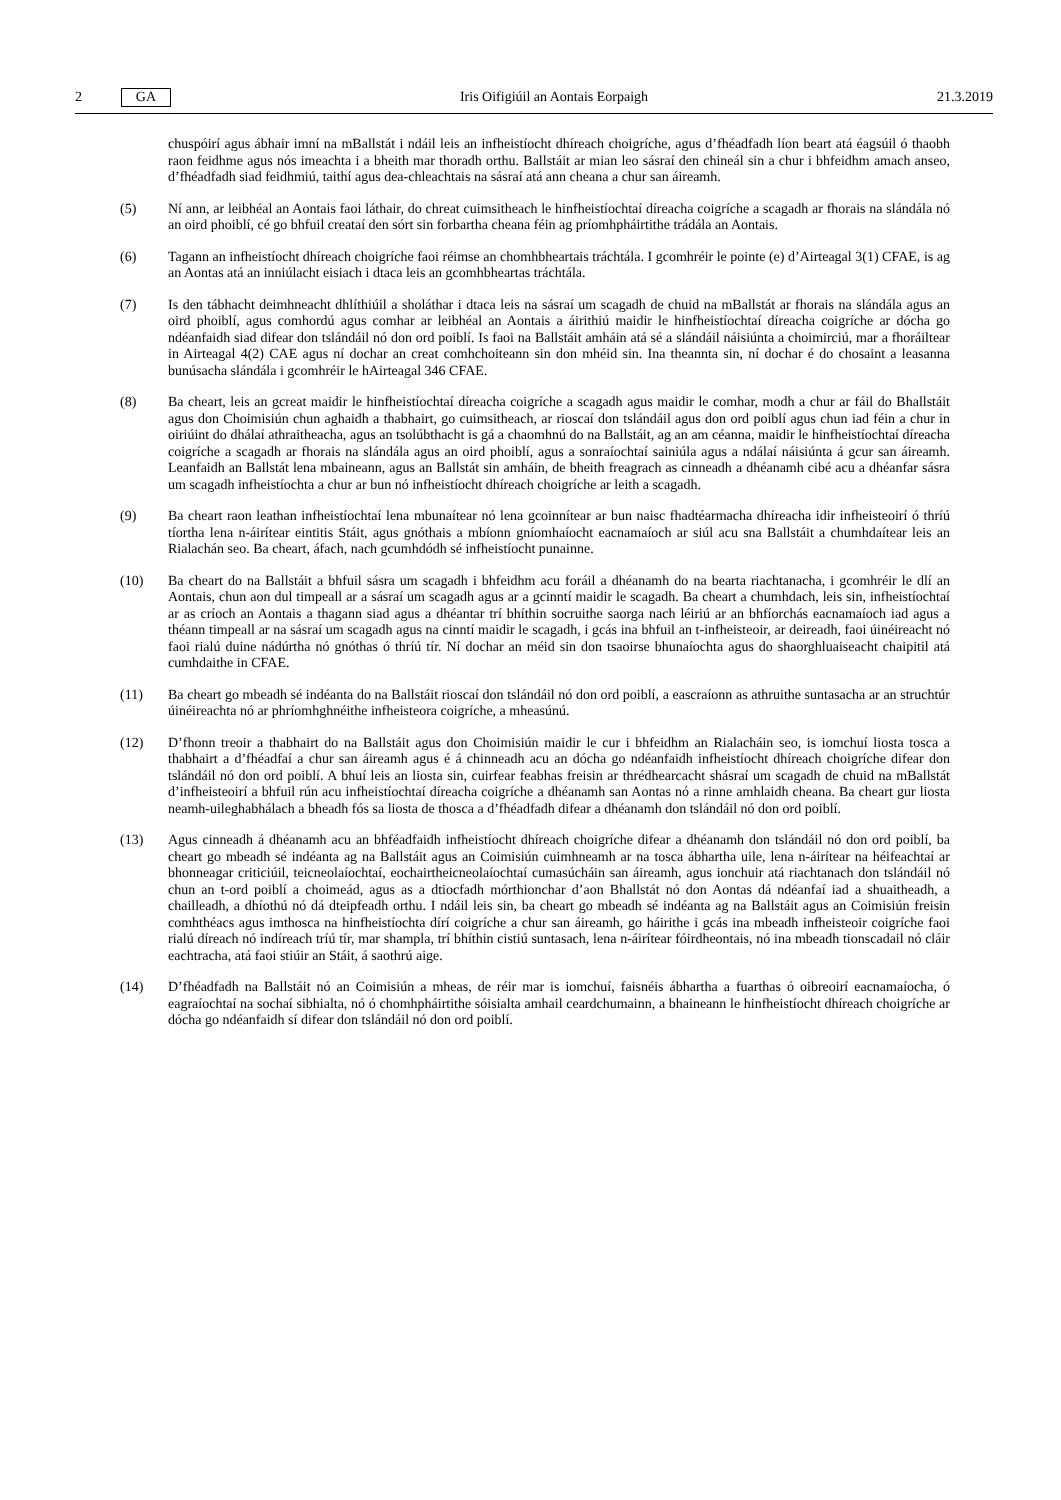2 GA Iris Oifigiúil an Aontais Eorpaigh 21.3.2019
chuspóirí agus ábhair imní na mBallstát i ndáil leis an infheistíocht dhíreach choigríche, agus d’fhéadfadh líon beart atá éagsúil ó thaobh raon feidhme agus nós imeachta i a bheith mar thoradh orthu. Ballstáit ar mian leo sásraí den chineál sin a chur i bhfeidhm amach anseo, d’fhéadfadh siad feidhmiú, taithí agus dea-chleachtais na sásraí atá ann cheana a chur san áireamh.
(5) Ní ann, ar leibhéal an Aontais faoi láthair, do chreat cuimsitheach le hinfheistíochtaí díreacha coigríche a scagadh ar fhorais na slándála nó an oird phoiblí, cé go bhfuil creataí den sórt sin forbartha cheana féin ag príomhpháirtithe trádála an Aontais.
(6) Tagann an infheistíocht dhíreach choigríche faoi réimse an chomhbheartais tráchtála. I gcomhréir le pointe (e) d’Airteagal 3(1) CFAE, is ag an Aontas atá an inniúlacht eisiach i dtaca leis an gcomhbheartas tráchtála.
(7) Is den tábhacht deimhneacht dhlíthiúil a sholáthar i dtaca leis na sásraí um scagadh de chuid na mBallstát ar fhorais na slándála agus an oird phoiblí, agus comhordú agus comhar ar leibhéal an Aontais a áirithiú maidir le hinfheistíochtaí díreacha coigríche ar dócha go ndéanfaidh siad difear don tslándáil nó don ord poiblí. Is faoi na Ballstáit amháin atá sé a slándáil náisiúnta a choimirciú, mar a fhoráiltear in Airteagal 4(2) CAE agus ní dochar an creat comhchoiteann sin don mhéid sin. Ina theannta sin, ní dochar é do chosaint a leasanna bunúsacha slándála i gcomhréir le hAirteagal 346 CFAE.
(8) Ba cheart, leis an gcreat maidir le hinfheistíochtaí díreacha coigríche a scagadh agus maidir le comhar, modh a chur ar fáil do Bhallstáit agus don Choimisiún chun aghaidh a thabhairt, go cuimsitheach, ar rioscaí don tslándáil agus don ord poiblí agus chun iad féin a chur in oiriúint do dhálaí athraitheacha, agus an tsolúbthacht is gá a chaomhnú do na Ballstáit, ag an am céanna, maidir le hinfheistíochtaí díreacha coigríche a scagadh ar fhorais na slándála agus an oird phoiblí, agus a sonraíochtaí sainiúla agus a ndálaí náisiúnta á gcur san áireamh. Leanfaidh an Ballstát lena mbaineann, agus an Ballstát sin amháin, de bheith freagrach as cinneadh a dhéanamh cibé acu a dhéanfar sásra um scagadh infheistíochta a chur ar bun nó infheistíocht dhíreach choigríche ar leith a scagadh.
(9) Ba cheart raon leathan infheistíochtaí lena mbunaítear nó lena gcoinnítear ar bun naisc fhadtéarmacha dhíreacha idir infheisteoirí ó thríú tíortha lena n-áirítear eintitis Stáit, agus gnóthais a mbíonn gníomhaíocht eacnamaíoch ar siúl acu sna Ballstáit a chumhdaítear leis an Rialachán seo. Ba cheart, áfach, nach gcumhdódh sé infheistíocht punainne.
(10) Ba cheart do na Ballstáit a bhfuil sásra um scagadh i bhfeidhm acu foráil a dhéanamh do na bearta riachtanacha, i gcomhréir le dlí an Aontais, chun aon dul timpeall ar a sásraí um scagadh agus ar a gcinntí maidir le scagadh. Ba cheart a chumhdach, leis sin, infheistíochtaí ar as críoch an Aontais a thagann siad agus a dhéantar trí bhíthin socruithe saorga nach léiriú ar an bhfíorchás eacnamaíoch iad agus a théann timpeall ar na sásraí um scagadh agus na cinntí maidir le scagadh, i gcás ina bhfuil an t-infheisteoir, ar deireadh, faoi úinéireacht nó faoi rialú duine nádúrtha nó gnóthas ó thríú tír. Ní dochar an méid sin don tsaoirse bhunaíochta agus do shaorghluaiseacht chaipitil atá cumhdaithe in CFAE.
(11) Ba cheart go mbeadh sé indéanta do na Ballstáit rioscaí don tslándáil nó don ord poiblí, a eascraíonn as athruithe suntasacha ar an struchtúr úinéireachta nó ar phríomhghnéithe infheisteora coigríche, a mheasúnú.
(12) D’fhonn treoir a thabhairt do na Ballstáit agus don Choimisiún maidir le cur i bhfeidhm an Rialacháin seo, is iomchuí liosta tosca a thabhairt a d’fhéadfaí a chur san áireamh agus é á chinneadh acu an dócha go ndéanfaidh infheistíocht dhíreach choigríche difear don tslándáil nó don ord poiblí. A bhuí leis an liosta sin, cuirfear feabhas freisin ar thrédhearcacht shásraí um scagadh de chuid na mBallstát d’infheisteoirí a bhfuil rún acu infheistíochtaí díreacha coigríche a dhéanamh san Aontas nó a rinne amhlaidh cheana. Ba cheart gur liosta neamh-uileghabhálach a bheadh fós sa liosta de thosca a d’fhéadfadh difear a dhéanamh don tslándáil nó don ord poiblí.
(13) Agus cinneadh á dhéanamh acu an bhféadfaidh infheistíocht dhíreach choigríche difear a dhéanamh don tslándáil nó don ord poiblí, ba cheart go mbeadh sé indéanta ag na Ballstáit agus an Coimisiún cuimhneamh ar na tosca ábhartha uile, lena n-áirítear na héifeachtaí ar bhonneagar criticiúil, teicneolaíochtaí, eochairtheicneolaíochtaí cumasúcháin san áireamh, agus ionchuir atá riachtanach don tslándáil nó chun an t-ord poiblí a choimeád, agus as a dtiocfadh mórthionchar d’aon Bhallstát nó don Aontas dá ndéanfaí iad a shuaitheadh, a chailleadh, a dhíothú nó dá dteipfeadh orthu. I ndáil leis sin, ba cheart go mbeadh sé indéanta ag na Ballstáit agus an Coimisiún freisin comhthéacs agus imthosca na hinfheistíochta dírí coigríche a chur san áireamh, go háirithe i gcás ina mbeadh infheisteoir coigríche faoi rialú díreach nó indíreach tríú tír, mar shampla, trí bhíthin cistiú suntasach, lena n-áirítear fóirdheontais, nó ina mbeadh tionscadail nó cláir eachtracha, atá faoi stiúir an Stáit, á saothrú aige.
(14) D’fhéadfadh na Ballstáit nó an Coimisiún a mheas, de réir mar is iomchuí, faisnéis ábhartha a fuarthas ó oibreoirí eacnamaíocha, ó eagraíochtaí na sochaí sibhialta, nó ó chomhpháirtithe sóisialta amhail ceardchumainn, a bhaineann le hinfheistíocht dhíreach choigríche ar dócha go ndéanfaidh sí difear don tslándáil nó don ord poiblí.